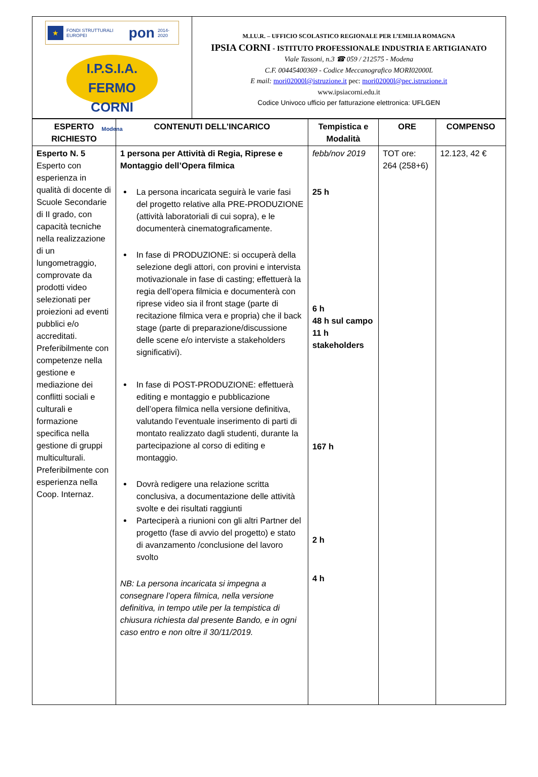★
FONDI STRUTTURALI EUROPEI pon 2014-2020
I.P.S.I.A.
FERMO CORNI
Modena
M.I.U.R. – UFFICIO SCOLASTICO REGIONALE PER L’EMILIA ROMAGNA
IPSIA CORNI - ISTITUTO PROFESSIONALE INDUSTRIA E ARTIGIANATO
Viale Tassoni, n.3 ☎ 059 / 212575 - Modena
C.F. 00445400369 - Codice Meccanografico MORI02000L
E mail: mori02000l@istruzione.it pec: mori02000l@pec.istruzione.it
www.ipsiacorni.edu.it
Codice Univoco ufficio per fatturazione elettronica: UFLGEN
| ESPERTO RICHIESTO | CONTENUTI DELL’INCARICO | Tempistica e Modalità | ORE | COMPENSO |
| --- | --- | --- | --- | --- |
| Esperto N. 5 Esperto con esperienza in qualità di docente di Scuole Secondarie di II grado, con capacità tecniche nella realizzazione di un lungometraggio, comprovate da prodotti video selezionati per proiezioni ad eventi pubblici e/o accreditati. Preferibilmente con competenze nella gestione e mediazione dei conflitti sociali e culturali e formazione specifica nella gestione di gruppi multiculturali. Preferibilmente con esperienza nella Coop. Internaz. | 1 persona per Attività di Regia, Riprese e Montaggio dell’Opera filmica La persona incaricata seguirà le varie fasi del progetto relative alla PRE-PRODUZIONE (attività laboratoriali di cui sopra), e le documenterà cinematograficamente. In fase di PRODUZIONE: si occuperà della selezione degli attori, con provini e intervista motivazionale in fase di casting; effettuerà la regia dell’opera filmicia e documenterà con riprese video sia il front stage (parte di recitazione filmica vera e propria) che il back stage (parte di preparazione/discussione delle scene e/o interviste a stakeholders significativi). In fase di POST-PRODUZIONE: effettuerà editing e montaggio e pubblicazione dell’opera filmica nella versione definitiva, valutando l’eventuale inserimento di parti di montato realizzato dagli studenti, durante la partecipazione al corso di editing e montaggio. Dovrà redigere una relazione scritta conclusiva, a documentazione delle attività svolte e dei risultati raggiunti Parteciperà a riunioni con gli altri Partner del progetto (fase di avvio del progetto) e stato di avanzamento /conclusione del lavoro svolto NB: La persona incaricata si impegna a consegnare l’opera filmica, nella versione definitiva, in tempo utile per la tempistica di chiusura richiesta dal presente Bando, e in ogni caso entro e non oltre il 30/11/2019. | febb/nov 2019 25 h 6 h 48 h sul campo 11 h stakeholders 167 h 2 h 4 h | TOT ore: 264 (258+6) | 12.123, 42 € |